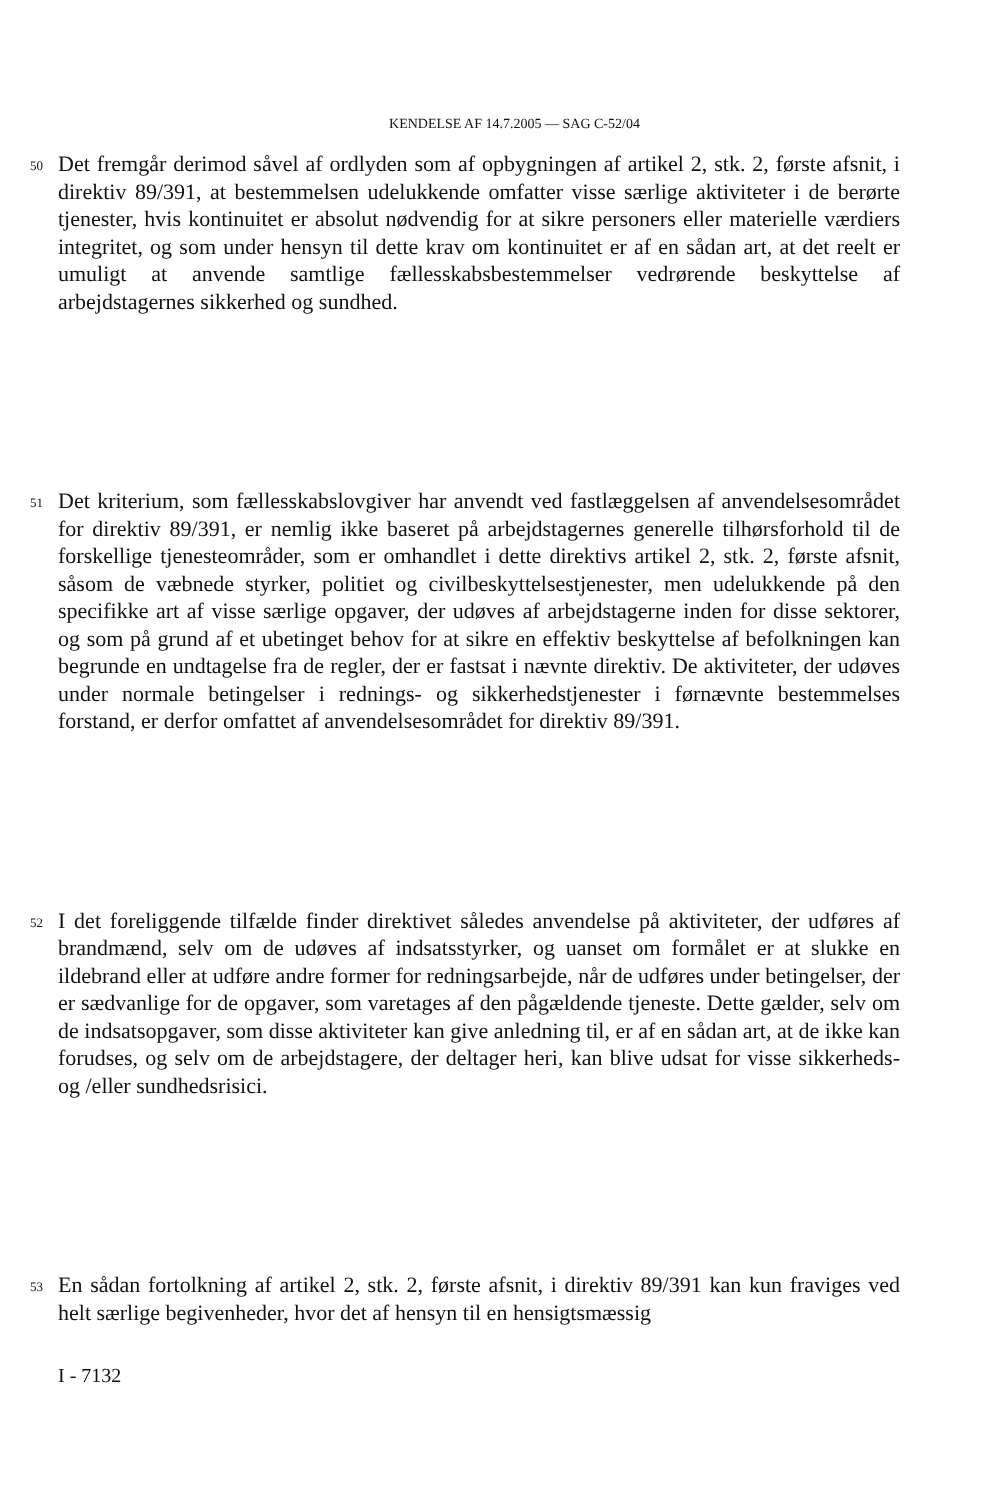KENDELSE AF 14.7.2005 — SAG C-52/04
50
Det fremgår derimod såvel af ordlyden som af opbygningen af artikel 2, stk. 2, første afsnit, i direktiv 89/391, at bestemmelsen udelukkende omfatter visse særlige aktiviteter i de berørte tjenester, hvis kontinuitet er absolut nødvendig for at sikre personers eller materielle værdiers integritet, og som under hensyn til dette krav om kontinuitet er af en sådan art, at det reelt er umuligt at anvende samtlige fællesskabsbestemmelser vedrørende beskyttelse af arbejdstagernes sikkerhed og sundhed.
51
Det kriterium, som fællesskabslovgiver har anvendt ved fastlæggelsen af anvendelsesområdet for direktiv 89/391, er nemlig ikke baseret på arbejdstagernes generelle tilhørsforhold til de forskellige tjenesteområder, som er omhandlet i dette direktivs artikel 2, stk. 2, første afsnit, såsom de væbnede styrker, politiet og civilbeskyttelsestjenester, men udelukkende på den specifikke art af visse særlige opgaver, der udøves af arbejdstagerne inden for disse sektorer, og som på grund af et ubetinget behov for at sikre en effektiv beskyttelse af befolkningen kan begrunde en undtagelse fra de regler, der er fastsat i nævnte direktiv. De aktiviteter, der udøves under normale betingelser i rednings- og sikkerhedstjenester i førnævnte bestemmelses forstand, er derfor omfattet af anvendelsesområdet for direktiv 89/391.
52
I det foreliggende tilfælde finder direktivet således anvendelse på aktiviteter, der udføres af brandmænd, selv om de udøves af indsatsstyrker, og uanset om formålet er at slukke en ildebrand eller at udføre andre former for redningsarbejde, når de udføres under betingelser, der er sædvanlige for de opgaver, som varetages af den pågældende tjeneste. Dette gælder, selv om de indsatsopgaver, som disse aktiviteter kan give anledning til, er af en sådan art, at de ikke kan forudses, og selv om de arbejdstagere, der deltager heri, kan blive udsat for visse sikkerheds- og /eller sundhedsrisici.
53
En sådan fortolkning af artikel 2, stk. 2, første afsnit, i direktiv 89/391 kan kun fraviges ved helt særlige begivenheder, hvor det af hensyn til en hensigtsmæssig
I - 7132